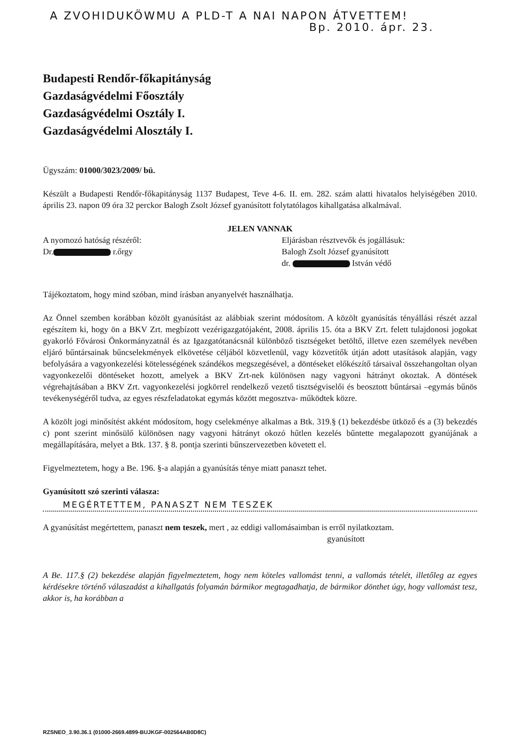A ZVOHIDUKÖWMU A PLD-T A NAI NAPON ÁTVETTEM!
Bp. 2010. ápr. 23.
Budapesti Rendőr-főkapitányság
Gazdaságvédelmi Főosztály
Gazdaságvédelmi Osztály I.
Gazdaságvédelmi Alosztály I.
Ügyszám: 01000/3023/2009/ bü.
Készült a Budapesti Rendőr-főkapitányság 1137 Budapest, Teve 4-6. II. em. 282. szám alatti hivatalos helyiségében 2010. április 23. napon 09 óra 32 perckor Balogh Zsolt József gyanúsított folytatólagos kihallgatása alkalmával.
JELEN VANNAK
A nyomozó hatóság részéről:
Dr. r.őrgy
Eljárásban résztvevők és jogállásuk:
Balogh Zsolt József gyanúsított
dr. István védő
Tájékoztatom, hogy mind szóban, mind írásban anyanyelvét használhatja.
Az Önnel szemben korábban közölt gyanúsítást az alábbiak szerint módosítom. A közölt gyanúsítás tényállási részét azzal egészítem ki, hogy ön a BKV Zrt. megbízott vezérigazgatójaként, 2008. április 15. óta a BKV Zrt. felett tulajdonosi jogokat gyakorló Fővárosi Önkormányzatnál és az Igazgatótanácsnál különböző tisztségeket betöltő, illetve ezen személyek nevében eljáró bűntársainak bűncselekmények elkövetése céljából közvetlenül, vagy közvetítők útján adott utasítások alapján, vagy befolyására a vagyonkezelési kötelességének szándékos megszegésével, a döntéseket előkészítő társaival összehangoltan olyan vagyonkezelői döntéseket hozott, amelyek a BKV Zrt-nek különösen nagy vagyoni hátrányt okoztak. A döntések végrehajtásában a BKV Zrt. vagyonkezelési jogkörrel rendelkező vezető tisztségviselői és beosztott bűntársai –egymás bűnös tevékenységéről tudva, az egyes részfeladatokat egymás között megosztva- működtek közre.
A közölt jogi minősítést akként módosítom, hogy cselekménye alkalmas a Btk. 319.§ (1) bekezdésbe ütköző és a (3) bekezdés c) pont szerint minősülő különösen nagy vagyoni hátrányt okozó hűtlen kezelés bűntette megalapozott gyanújának a megállapítására, melyet a Btk. 137. § 8. pontja szerinti bűnszervezetben követett el.
Figyelmeztetem, hogy a Be. 196. §-a alapján a gyanúsítás ténye miatt panaszt tehet.
Gyanúsított szó szerinti válasza:
MEGÉRTETTEM, PANASZT NEM TESZEK
A gyanúsítást megértettem, panaszt nem teszek, mert , az eddigi vallomásaimban is erről nyilatkoztam.
gyanúsított
A Be. 117.§ (2) bekezdése alapján figyelmeztetem, hogy nem köteles vallomást tenni, a vallomás tételét, illetőleg az egyes kérdésekre történő válaszadást a kihallgatás folyamán bármikor megtagadhatja, de bármikor dönthet úgy, hogy vallomást tesz, akkor is, ha korábban a
RZSNEO_3.90.36.1 (01000-2669.4899-BUJKGF-002564AB0D8C)